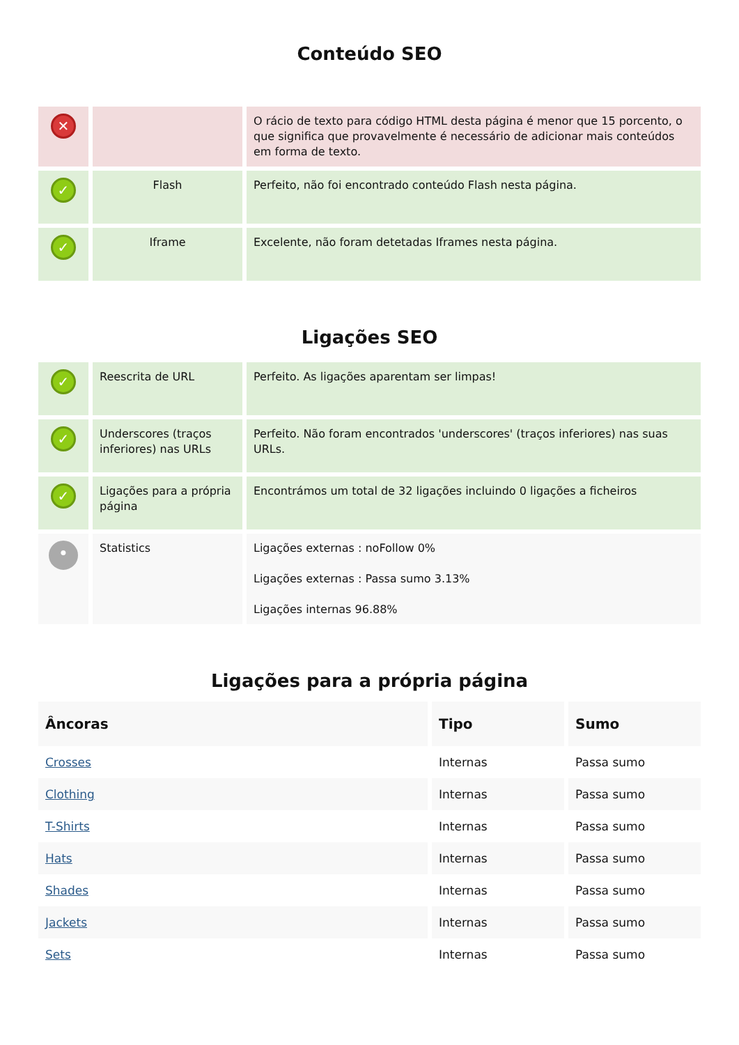Conteúdo SEO
| ✕ | | O rácio de texto para código HTML desta página é menor que 15 porcento, o que significa que provavelmente é necessário de adicionar mais conteúdos em forma de texto. |
| ✓ | Flash | Perfeito, não foi encontrado conteúdo Flash nesta página. |
| ✓ | Iframe | Excelente, não foram detetadas Iframes nesta página. |
Ligações SEO
| ✓ | Reescrita de URL | Perfeito. As ligações aparentam ser limpas! |
| ✓ | Underscores (traços inferiores) nas URLs | Perfeito. Não foram encontrados 'underscores' (traços inferiores) nas suas URLs. |
| ✓ | Ligações para a própria página | Encontrámos um total de 32 ligações incluindo 0 ligações a ficheiros |
| • | Statistics | Ligações externas : noFollow 0% Ligações externas : Passa sumo 3.13% Ligações internas 96.88% |
Ligações para a própria página
| Âncoras | Tipo | Sumo |
| --- | --- | --- |
| Crosses | Internas | Passa sumo |
| Clothing | Internas | Passa sumo |
| T-Shirts | Internas | Passa sumo |
| Hats | Internas | Passa sumo |
| Shades | Internas | Passa sumo |
| Jackets | Internas | Passa sumo |
| Sets | Internas | Passa sumo |